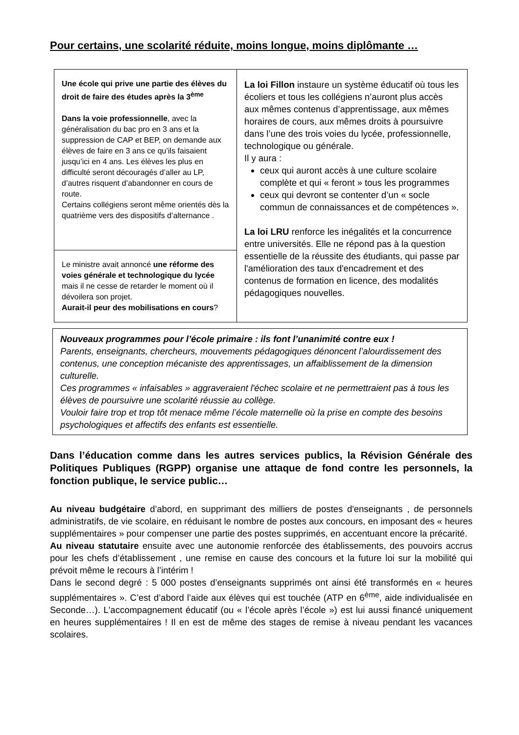Pour certains, une scolarité réduite, moins longue, moins diplômante …
Une école qui prive une partie des élèves du droit de faire des études après la 3<sup>ème</sup>
Dans la voie professionnelle, avec la généralisation du bac pro en 3 ans et la suppression de CAP et BEP, on demande aux élèves de faire en 3 ans ce qu’ils faisaient jusqu’ici en 4 ans. Les élèves les plus en difficulté seront découragés d’aller au LP, d’autres risquent d’abandonner en cours de route.
Certains collégiens seront même orientés dès la quatrième vers des dispositifs d’alternance .
Le ministre avait annoncé une réforme des voies générale et technologique du lycée mais il ne cesse de retarder le moment où il dévoilera son projet.
Aurait-il peur des mobilisations en cours?
La loi Fillon instaure un système éducatif où tous les écoliers et tous les collégiens n’auront plus accès aux mêmes contenus d’apprentissage, aux mêmes horaires de cours, aux mêmes droits à poursuivre dans l’une des trois voies du lycée, professionnelle, technologique ou générale.
Il y aura :
ceux qui auront accès à une culture scolaire complète et qui « feront » tous les programmes
ceux qui devront se contenter d’un « socle commun de connaissances et de compétences ».
La loi LRU renforce les inégalités et la concurrence entre universités. Elle ne répond pas à la question essentielle de la réussite des étudiants, qui passe par l'amélioration des taux d'encadrement et des contenus de formation en licence, des modalités pédagogiques nouvelles.
Nouveaux programmes pour l’école primaire : ils font l’unanimité contre eux !
Parents, enseignants, chercheurs, mouvements pédagogiques dénoncent l’alourdissement des contenus, une conception mécaniste des apprentissages, un affaiblissement de la dimension culturelle.
Ces programmes « infaisables » aggraveraient l'échec scolaire et ne permettraient pas à tous les élèves de poursuivre une scolarité réussie au collège.
Vouloir faire trop et trop tôt menace même l’école maternelle où la prise en compte des besoins psychologiques et affectifs des enfants est essentielle.
Dans l’éducation comme dans les autres services publics, la Révision Générale des Politiques Publiques (RGPP) organise une attaque de fond contre les personnels, la fonction publique, le service public…
Au niveau budgétaire d’abord, en supprimant des milliers de postes d'enseignants , de personnels administratifs, de vie scolaire, en réduisant le nombre de postes aux concours, en imposant des « heures supplémentaires » pour compenser une partie des postes supprimés, en accentuant encore la précarité.
Au niveau statutaire ensuite avec une autonomie renforcée des établissements, des pouvoirs accrus pour les chefs d’établissement , une remise en cause des concours et la future loi sur la mobilité qui prévoit même le recours à l’intérim !
Dans le second degré : 5 000 postes d’enseignants supprimés ont ainsi été transformés en « heures supplémentaires ». C’est d’abord l’aide aux élèves qui est touchée (ATP en 6<sup>ème</sup>, aide individualisée en Seconde…). L'accompagnement éducatif (ou « l’école après l’école ») est lui aussi financé uniquement en heures supplémentaires ! Il en est de même des stages de remise à niveau pendant les vacances scolaires.